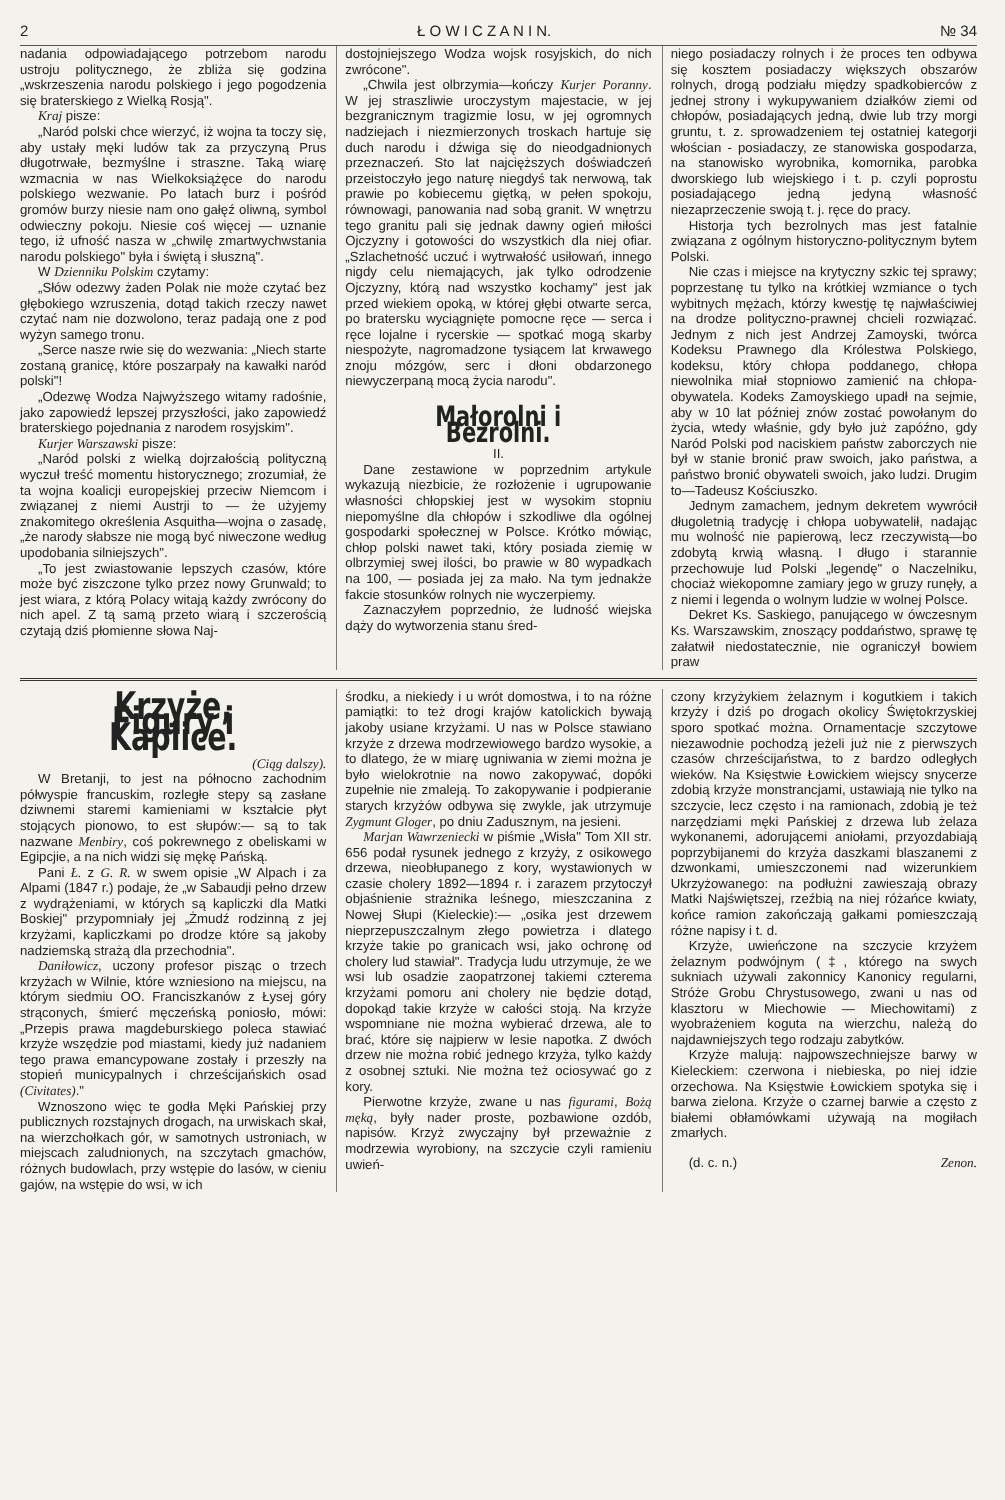2 Ł O W I C Z A N I N. № 34
nadania odpowiadającego potrzebom narodu ustroju politycznego, że zbliża się godzina „wskrzeszenia narodu polskiego i jego pogodzenia się braterskiego z Wielką Rosją".
Kraj pisze:
„Naród polski chce wierzyć, iż wojna ta toczy się, aby ustały męki ludów tak za przyczyną Prus długotrwałe, bezmyślne i straszne. Taką wiarę wzmacnia w nas Wielkoksiążęce do narodu polskiego wezwanie. Po latach burz i pośród gromów burzy niesie nam ono gałęź oliwną, symbol odwieczny pokoju. Niesie coś więcej — uznanie tego, iż ufność nasza w „chwilę zmartwychwstania narodu polskiego" była i świętą i słuszną".
W Dzienniku Polskim czytamy:
„Słów odezwy żaden Polak nie może czytać bez głębokiego wzruszenia, dotąd takich rzeczy nawet czytać nam nie dozwolono, teraz padają one z pod wyżyn samego tronu.
„Serce nasze rwie się do wezwania: „Niech starte zostaną granicę, które poszarpały na kawałki naród polski"!
„Odezwę Wodza Najwyższego witamy radośnie, jako zapowiedź lepszej przyszłości, jako zapowiedź braterskiego pojednania z narodem rosyjskim".
Kurjer Warszawski pisze:
„Naród polski z wielką dojrzałością polityczną wyczuł treść momentu historycznego; zrozumiał, że ta wojna koalicji europejskiej przeciw Niemcom i związanej z niemi Austrji to — że użyjemy znakomitego określenia Asquitha—wojna o zasadę, „że narody słabsze nie mogą być niweczone według upodobania silniejszych".
„To jest zwiastowanie lepszych czasów, które może być ziszczone tylko przez nowy Grunwald; to jest wiara, z którą Polacy witają każdy zwrócony do nich apel. Z tą samą przeto wiarą i szczerością czytają dziś płomienne słowa Naj-
dostojniejszego Wodza wojsk rosyjskich, do nich zwrócone".
„Chwila jest olbrzymia—kończy Kurjer Poranny. W jej straszliwie uroczystym majestacie, w jej bezgranicznym tragizmie losu, w jej ogromnych nadziejach i niezmierzonych troskach hartuje się duch narodu i dźwiga się do nieodgadnionych przeznaczeń. Sto lat najcięższych doświadczeń przeistoczyło jego naturę niegdyś tak nerwową, tak prawie po kobiecemu giętką, w pełen spokoju, równowagi, panowania nad sobą granit. W wnętrzu tego granitu pali się jednak dawny ogień miłości Ojczyzny i gotowości do wszystkich dla niej ofiar. „Szlachetność uczuć i wytrwałość usiłowań, innego nigdy celu niemających, jak tylko odrodzenie Ojczyzny, którą nad wszystko kochamy" jest jak przed wiekiem opoką, w której głębi otwarte serca, po bratersku wyciągnięte pomocne ręce — serca i ręce lojalne i rycerskie — spotkać mogą skarby niespożyte, nagromadzone tysiącem lat krwawego znoju mózgów, serc i dłoni obdarzonego niewyczerpaną mocą życia narodu".
Małorolni i Bezrolni.
II.
Dane zestawione w poprzednim artykule wykazują niezbicie, że rozłożenie i ugrupowanie własności chłopskiej jest w wysokim stopniu niepomyślne dla chłopów i szkodliwe dla ogólnej gospodarki społecznej w Polsce. Krótko mówiąc, chłop polski nawet taki, który posiada ziemię w olbrzymiej swej ilości, bo prawie w 80 wypadkach na 100, — posiada jej za mało. Na tym jednakże fakcie stosunków rolnych nie wyczerpiemy.
Zaznaczyłem poprzednio, że ludność wiejska dąży do wytworzenia stanu śred-
niego posiadaczy rolnych i że proces ten odbywa się kosztem posiadaczy większych obszarów rolnych, drogą podziału między spadkobierców z jednej strony i wykupywaniem działków ziemi od chłopów, posiadających jedną, dwie lub trzy morgi gruntu, t. z. sprowadzeniem tej ostatniej kategorji włościan - posiadaczy, ze stanowiska gospodarza, na stanowisko wyrobnika, komornika, parobka dworskiego lub wiejskiego i t. p. czyli poprostu posiadającego jedną jedyną własność niezaprzeczenie swoją t. j. ręce do pracy.
Historja tych bezrolnych mas jest fatalnie związana z ogólnym historyczno-politycznym bytem Polski.
Nie czas i miejsce na krytyczny szkic tej sprawy; poprzestanę tu tylko na krótkiej wzmiance o tych wybitnych mężach, którzy kwestję tę najwłaściwiej na drodze polityczno-prawnej chcieli rozwiązać. Jednym z nich jest Andrzej Zamoyski, twórca Kodeksu Prawnego dla Królestwa Polskiego, kodeksu, który chłopa poddanego, chłopa niewolnika miał stopniowo zamienić na chłopa-obywatela. Kodeks Zamoyskiego upadł na sejmie, aby w 10 lat później znów zostać powołanym do życia, wtedy właśnie, gdy było już zapóźno, gdy Naród Polski pod naciskiem państw zaborczych nie był w stanie bronić praw swoich, jako państwa, a państwo bronić obywateli swoich, jako ludzi. Drugim to—Tadeusz Kościuszko.
Jednym zamachem, jednym dekretem wywrócił długoletnią tradycję i chłopa uobywatelił, nadając mu wolność nie papierową, lecz rzeczywistą—bo zdobytą krwią własną. I długo i starannie przechowuje lud Polski „legendę" o Naczelniku, chociaż wiekopomne zamiary jego w gruzy runęły, a z niemi i legenda o wolnym ludzie w wolnej Polsce.
Dekret Ks. Saskiego, panującego w ówczesnym Ks. Warszawskim, znoszący poddaństwo, sprawę tę załatwił niedostatecznie, nie ograniczył bowiem praw
Krzyże, Figury i Kaplice.
(Ciąg dalszy).
W Bretanji, to jest na północno zachodnim półwyspie francuskim, rozległe stepy są zasłane dziwnemi staremi kamieniami w kształcie płyt stojących pionowo, to est słupów:— są to tak nazwane Menbiry, coś pokrewnego z obeliskami w Egipcjie, a na nich widzi się mękę Pańską.
Pani Ł. z G. R. w swem opisie „W Alpach i za Alpami (1847 r.) podaje, że „w Sabaudji pełno drzew z wydrążeniami, w których są kapliczki dla Matki Boskiej" przypomniały jej „Żmudź rodzinną z jej krzyżami, kapliczkami po drodze które są jakoby nadziemską strażą dla przechodnia".
Daniłowicz, uczony profesor pisząc o trzech krzyżach w Wilnie, które wzniesiono na miejscu, na którym siedmiu OO. Franciszkanów z Łysej góry strąconych, śmierć męczeńską poniosło, mówi: „Przepis prawa magdeburskiego poleca stawiać krzyże wszędzie pod miastami, kiedy już nadaniem tego prawa emancypowane zostały i przeszły na stopień municypalnych i chrześcijańskich osad (Civitates)."
Wznoszono więc te godła Męki Pańskiej przy publicznych rozstajnych drogach, na urwiskach skał, na wierzchołkach gór, w samotnych ustroniach, w miejscach zaludnionych, na szczytach gmachów, różnych budowlach, przy wstępie do lasów, w cieniu gajów, na wstępie do wsi, w ich
środku, a niekiedy i u wrót domostwa, i to na różne pamiątki: to też drogi krajów katolickich bywają jakoby usiane krzyżami. U nas w Polsce stawiano krzyże z drzewa modrzewiowego bardzo wysokie, a to dlatego, że w miarę ugniwania w ziemi można je było wielokrotnie na nowo zakopywać, dopóki zupełnie nie zmaleją. To zakopywanie i podpieranie starych krzyżów odbywa się zwykle, jak utrzymuje Zygmunt Gloger, po dniu Zadusznym, na jesieni.
Marjan Wawrzeniecki w piśmie „Wisła" Tom XII str. 656 podał rysunek jednego z krzyży, z osikowego drzewa, nieobłupanego z kory, wystawionych w czasie cholery 1892—1894 r. i zarazem przytoczył objaśnienie strażnika leśnego, mieszczanina z Nowej Słupi (Kieleckie):— „osika jest drzewem nieprzepuszczalnym złego powietrza i dlatego krzyże takie po granicach wsi, jako ochronę od cholery lud stawiał". Tradycja ludu utrzymuje, że we wsi lub osadzie zaopatrzonej takiemi czterema krzyżami pomoru ani cholery nie będzie dotąd, dopokąd takie krzyże w całości stoją. Na krzyże wspomniane nie można wybierać drzewa, ale to brać, które się najpierw w lesie napotka. Z dwóch drzew nie można robić jednego krzyża, tylko każdy z osobnej sztuki. Nie można też ociosywać go z kory.
Pierwotne krzyże, zwane u nas figurami, Bożą męką, były nader proste, pozbawione ozdób, napisów. Krzyż zwyczajny był przeważnie z modrzewia wyrobiony, na szczycie czyli ramieniu uwień-
czony krzyżykiem żelaznym i kogutkiem i takich krzyży i dziś po drogach okolicy Świętokrzyskiej sporo spotkać można. Ornamentacje szczytowe niezawodnie pochodzą jeżeli już nie z pierwszych czasów chrześcijaństwa, to z bardzo odległych wieków. Na Księstwie Łowickiem wiejscy snycerze zdobią krzyże monstrancjami, ustawiają nie tylko na szczycie, lecz często i na ramionach, zdobią je też narzędziami męki Pańskiej z drzewa lub żelaza wykonanemi, adorującemi aniołami, przyozdabiają poprzybijanemi do krzyża daszkami blaszanemi z dzwonkami, umieszczonemi nad wizerunkiem Ukrzyżowanego: na podłużni zawieszają obrazy Matki Najświętszej, rzeźbią na niej różańce kwiaty, końce ramion zakończają gałkami pomieszczają różne napisy i t. d.
Krzyże, uwieńczone na szczycie krzyżem żelaznym podwójnym (‡, którego na swych sukniach używali zakonnicy Kanonicy regularni, Stróże Grobu Chrystusowego, zwani u nas od klasztoru w Miechowie — Miechowitami) z wyobrażeniem koguta na wierzchu, należą do najdawniejszych tego rodzaju zabytków.
Krzyże malują: najpowszechniejsze barwy w Kieleckiem: czerwona i niebieska, po niej idzie orzechowa. Na Księstwie Łowickiem spotyka się i barwa zielona. Krzyże o czarnej barwie a często z białemi obłamówkami używają na mogiłach zmarłych.
(d. c. n.) Zenon.